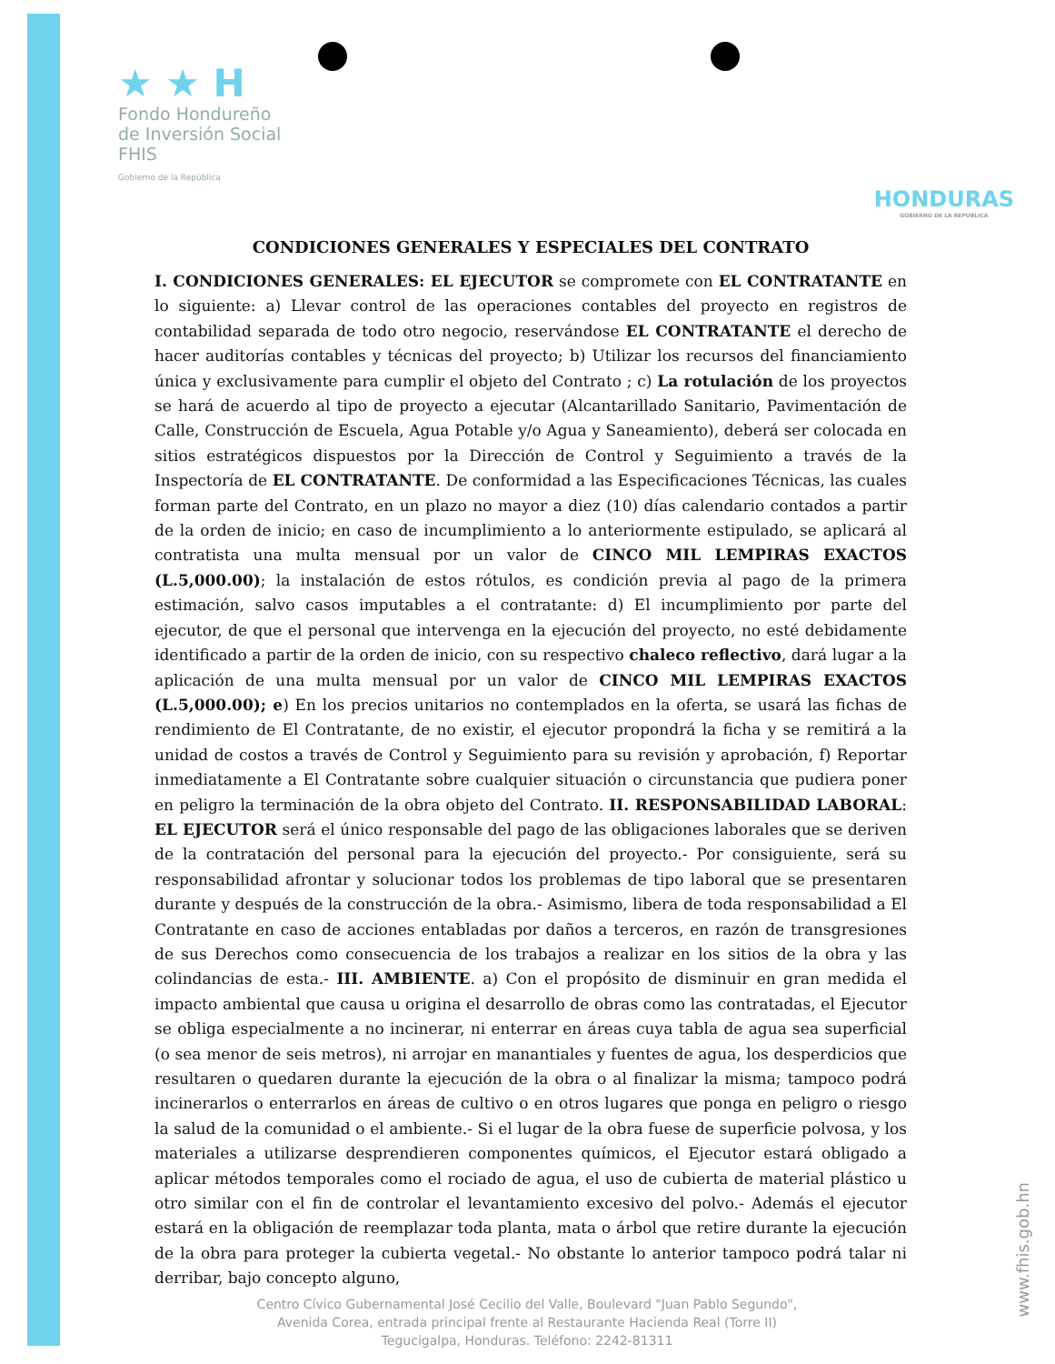★ ★ H
Fondo Hondureño
de Inversión Social
FHIS
Gobierno de la República
HONDURAS
GOBIERNO DE LA REPÚBLICA
CONDICIONES GENERALES Y ESPECIALES DEL CONTRATO
I. CONDICIONES GENERALES: EL EJECUTOR se compromete con EL CONTRATANTE en lo siguiente: a) Llevar control de las operaciones contables del proyecto en registros de contabilidad separada de todo otro negocio, reservándose EL CONTRATANTE el derecho de hacer auditorías contables y técnicas del proyecto; b) Utilizar los recursos del financiamiento única y exclusivamente para cumplir el objeto del Contrato ; c) La rotulación de los proyectos se hará de acuerdo al tipo de proyecto a ejecutar (Alcantarillado Sanitario, Pavimentación de Calle, Construcción de Escuela, Agua Potable y/o Agua y Saneamiento), deberá ser colocada en sitios estratégicos dispuestos por la Dirección de Control y Seguimiento a través de la Inspectoría de EL CONTRATANTE. De conformidad a las Especificaciones Técnicas, las cuales forman parte del Contrato, en un plazo no mayor a diez (10) días calendario contados a partir de la orden de inicio; en caso de incumplimiento a lo anteriormente estipulado, se aplicará al contratista una multa mensual por un valor de CINCO MIL LEMPIRAS EXACTOS (L.5,000.00); la instalación de estos rótulos, es condición previa al pago de la primera estimación, salvo casos imputables a el contratante: d) El incumplimiento por parte del ejecutor, de que el personal que intervenga en la ejecución del proyecto, no esté debidamente identificado a partir de la orden de inicio, con su respectivo chaleco reflectivo, dará lugar a la aplicación de una multa mensual por un valor de CINCO MIL LEMPIRAS EXACTOS (L.5,000.00); e) En los precios unitarios no contemplados en la oferta, se usará las fichas de rendimiento de El Contratante, de no existir, el ejecutor propondrá la ficha y se remitirá a la unidad de costos a través de Control y Seguimiento para su revisión y aprobación, f) Reportar inmediatamente a El Contratante sobre cualquier situación o circunstancia que pudiera poner en peligro la terminación de la obra objeto del Contrato. II. RESPONSABILIDAD LABORAL: EL EJECUTOR será el único responsable del pago de las obligaciones laborales que se deriven de la contratación del personal para la ejecución del proyecto.- Por consiguiente, será su responsabilidad afrontar y solucionar todos los problemas de tipo laboral que se presentaren durante y después de la construcción de la obra.- Asimismo, libera de toda responsabilidad a El Contratante en caso de acciones entabladas por daños a terceros, en razón de transgresiones de sus Derechos como consecuencia de los trabajos a realizar en los sitios de la obra y las colindancias de esta.- III. AMBIENTE. a) Con el propósito de disminuir en gran medida el impacto ambiental que causa u origina el desarrollo de obras como las contratadas, el Ejecutor se obliga especialmente a no incinerar, ni enterrar en áreas cuya tabla de agua sea superficial (o sea menor de seis metros), ni arrojar en manantiales y fuentes de agua, los desperdicios que resultaren o quedaren durante la ejecución de la obra o al finalizar la misma; tampoco podrá incinerarlos o enterrarlos en áreas de cultivo o en otros lugares que ponga en peligro o riesgo la salud de la comunidad o el ambiente.- Si el lugar de la obra fuese de superficie polvosa, y los materiales a utilizarse desprendieren componentes químicos, el Ejecutor estará obligado a aplicar métodos temporales como el rociado de agua, el uso de cubierta de material plástico u otro similar con el fin de controlar el levantamiento excesivo del polvo.- Además el ejecutor estará en la obligación de reemplazar toda planta, mata o árbol que retire durante la ejecución de la obra para proteger la cubierta vegetal.- No obstante lo anterior tampoco podrá talar ni derribar, bajo concepto alguno,
Centro Cívico Gubernamental José Cecilio del Valle, Boulevard "Juan Pablo Segundo",
Avenida Corea, entrada principal frente al Restaurante Hacienda Real (Torre II)
Tegucigalpa, Honduras. Teléfono: 2242-81311
www.fhis.gob.hn